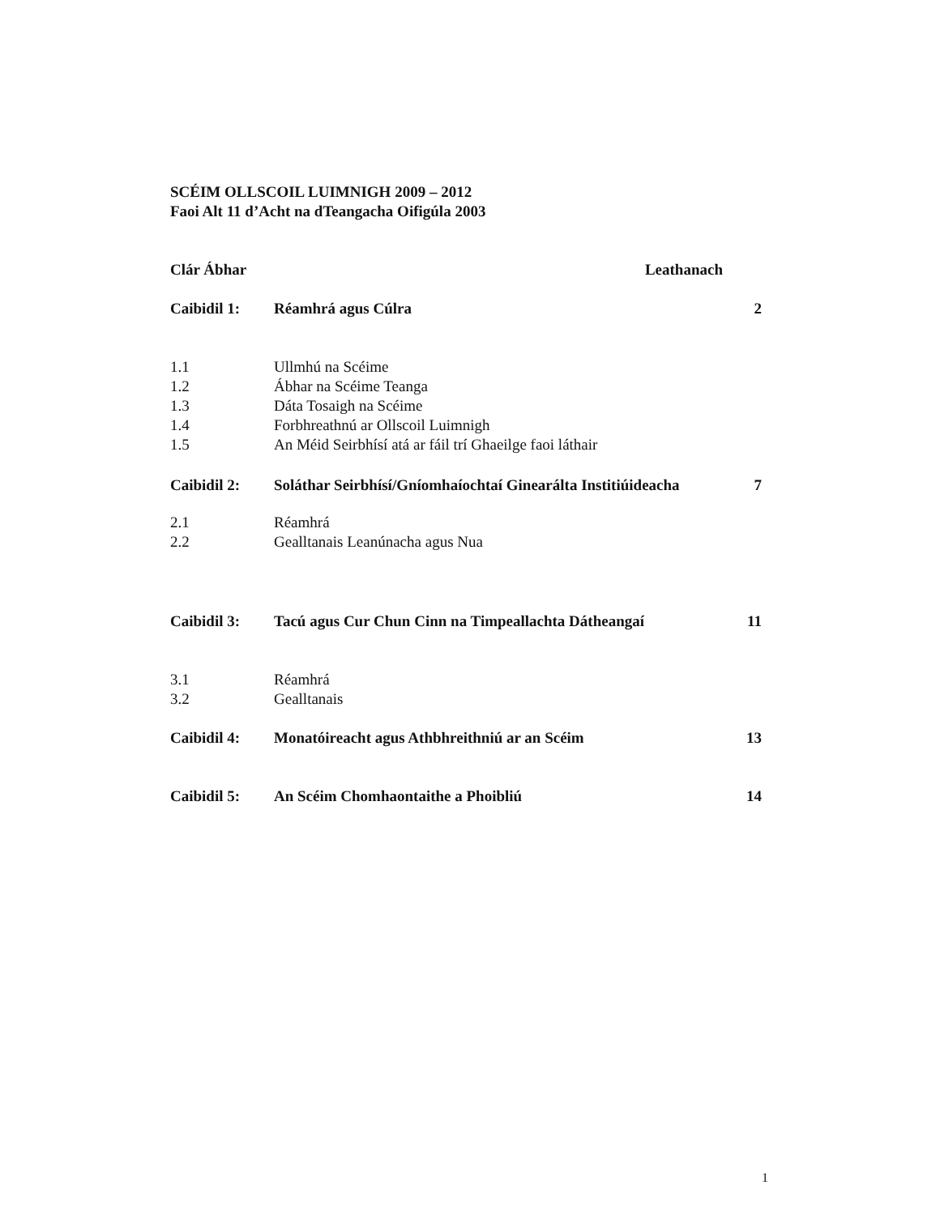SCÉIM OLLSCOIL LUIMNIGH 2009 – 2012
Faoi Alt 11 d’Acht na dTeangacha Oifigúla 2003
Clár Ábhar Leathanach
Caibidil 1: Réamhrá agus Cúlra 2
1.1 Ullmhú na Scéime
1.2 Ábhar na Scéime Teanga
1.3 Dáta Tosaigh na Scéime
1.4 Forbhreathnú ar Ollscoil Luimnigh
1.5 An Méid Seirbhísí atá ar fáil trí Ghaeilge faoi láthair
Caibidil 2: Soláthar Seirbhísí/Gníomhaíochtaí Ginearálta Institiúideacha
7
2.1 Réamhrá
2.2 Gealltanais Leanúnacha agus Nua
Caibidil 3: Tacú agus Cur Chun Cinn na Timpeallachta Dátheangaí
11
3.1 Réamhrá
3.2 Gealltanais
Caibidil 4: Monatóireacht agus Athbhreithniú ar an Scéim
13
Caibidil 5: An Scéim Chomhaontaithe a Phoibliú
14
1